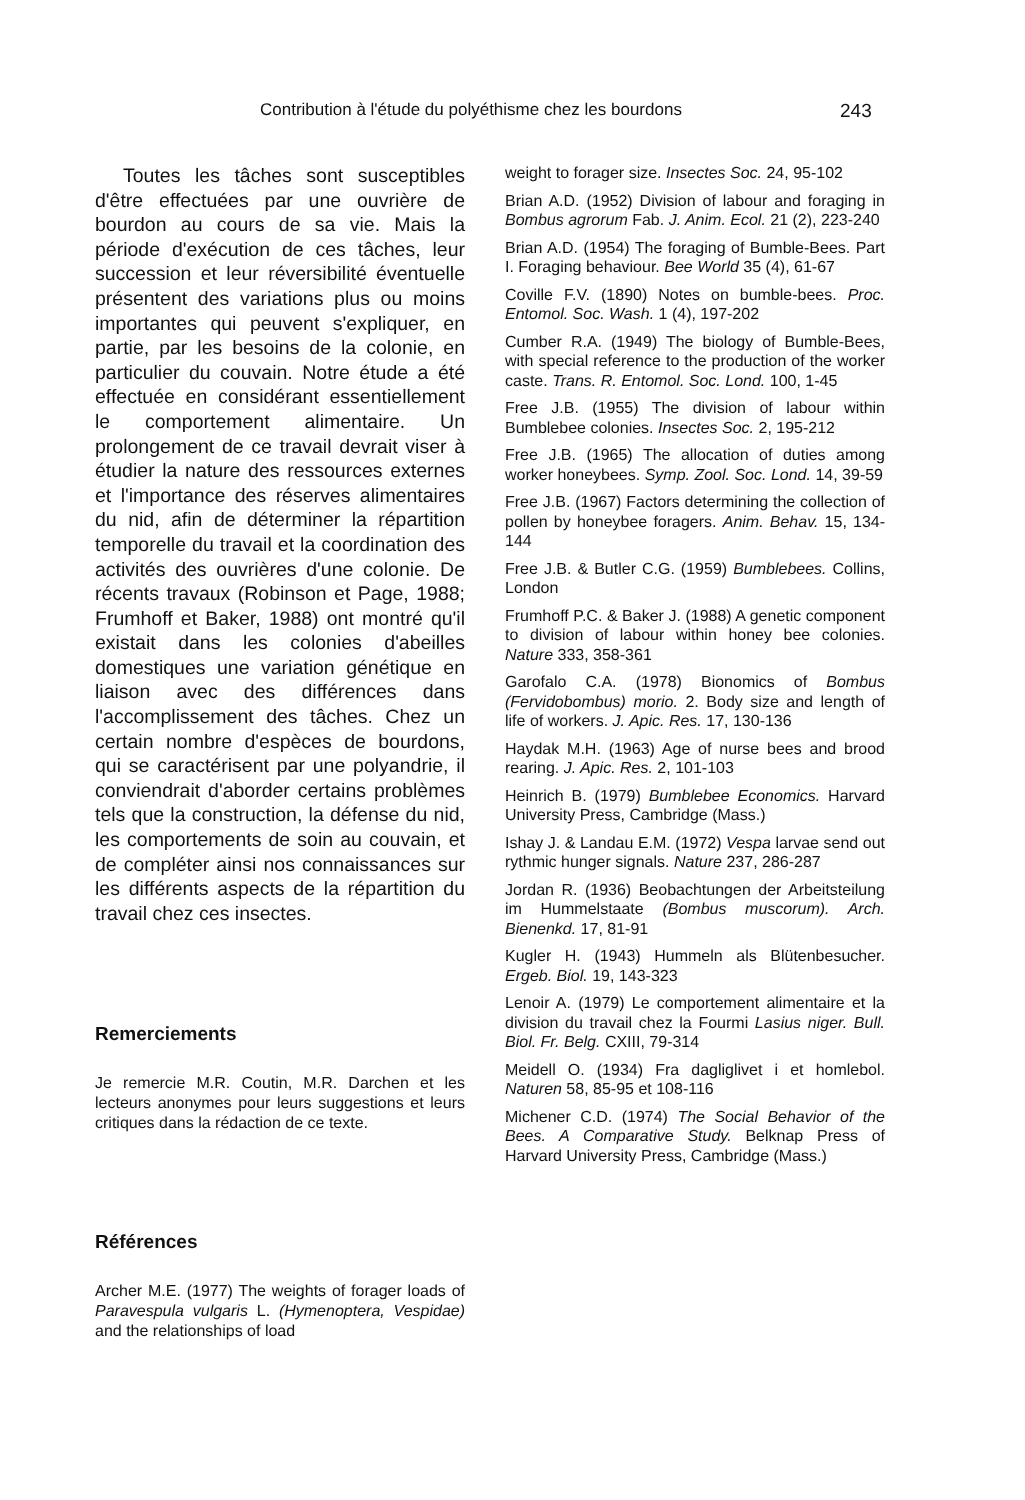Contribution à l'étude du polyéthisme chez les bourdons 243
Toutes les tâches sont susceptibles d'être effectuées par une ouvrière de bourdon au cours de sa vie. Mais la période d'exécution de ces tâches, leur succession et leur réversibilité éventuelle présentent des variations plus ou moins importantes qui peuvent s'expliquer, en partie, par les besoins de la colonie, en particulier du couvain. Notre étude a été effectuée en considérant essentiellement le comportement alimentaire. Un prolongement de ce travail devrait viser à étudier la nature des ressources externes et l'importance des réserves alimentaires du nid, afin de déterminer la répartition temporelle du travail et la coordination des activités des ouvrières d'une colonie. De récents travaux (Robinson et Page, 1988; Frumhoff et Baker, 1988) ont montré qu'il existait dans les colonies d'abeilles domestiques une variation génétique en liaison avec des différences dans l'accomplissement des tâches. Chez un certain nombre d'espèces de bourdons, qui se caractérisent par une polyandrie, il conviendrait d'aborder certains problèmes tels que la construction, la défense du nid, les comportements de soin au couvain, et de compléter ainsi nos connaissances sur les différents aspects de la répartition du travail chez ces insectes.
Remerciements
Je remercie M.R. Coutin, M.R. Darchen et les lecteurs anonymes pour leurs suggestions et leurs critiques dans la rédaction de ce texte.
Références
Archer M.E. (1977) The weights of forager loads of Paravespula vulgaris L. (Hymenoptera, Vespidae) and the relationships of load
weight to forager size. Insectes Soc. 24, 95-102
Brian A.D. (1952) Division of labour and foraging in Bombus agrorum Fab. J. Anim. Ecol. 21 (2), 223-240
Brian A.D. (1954) The foraging of Bumble-Bees. Part I. Foraging behaviour. Bee World 35 (4), 61-67
Coville F.V. (1890) Notes on bumble-bees. Proc. Entomol. Soc. Wash. 1 (4), 197-202
Cumber R.A. (1949) The biology of Bumble-Bees, with special reference to the production of the worker caste. Trans. R. Entomol. Soc. Lond. 100, 1-45
Free J.B. (1955) The division of labour within Bumblebee colonies. Insectes Soc. 2, 195-212
Free J.B. (1965) The allocation of duties among worker honeybees. Symp. Zool. Soc. Lond. 14, 39-59
Free J.B. (1967) Factors determining the collection of pollen by honeybee foragers. Anim. Behav. 15, 134-144
Free J.B. & Butler C.G. (1959) Bumblebees. Collins, London
Frumhoff P.C. & Baker J. (1988) A genetic component to division of labour within honey bee colonies. Nature 333, 358-361
Garofalo C.A. (1978) Bionomics of Bombus (Fervidobombus) morio. 2. Body size and length of life of workers. J. Apic. Res. 17, 130-136
Haydak M.H. (1963) Age of nurse bees and brood rearing. J. Apic. Res. 2, 101-103
Heinrich B. (1979) Bumblebee Economics. Harvard University Press, Cambridge (Mass.)
Ishay J. & Landau E.M. (1972) Vespa larvae send out rythmic hunger signals. Nature 237, 286-287
Jordan R. (1936) Beobachtungen der Arbeitsteilung im Hummelstaate (Bombus muscorum). Arch. Bienenkd. 17, 81-91
Kugler H. (1943) Hummeln als Blütenbesucher. Ergeb. Biol. 19, 143-323
Lenoir A. (1979) Le comportement alimentaire et la division du travail chez la Fourmi Lasius niger. Bull. Biol. Fr. Belg. CXIII, 79-314
Meidell O. (1934) Fra dagliglivet i et homlebol. Naturen 58, 85-95 et 108-116
Michener C.D. (1974) The Social Behavior of the Bees. A Comparative Study. Belknap Press of Harvard University Press, Cambridge (Mass.)